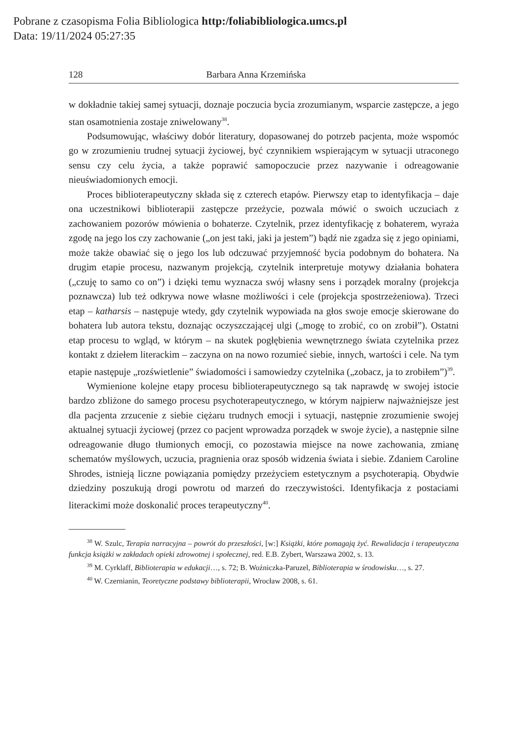Pobrane z czasopisma Folia Bibliologica http:/foliabibliologica.umcs.pl
Data: 19/11/2024 05:27:35
128 Barbara Anna Krzemińska
w dokładnie takiej samej sytuacji, doznaje poczucia bycia zrozumianym, wsparcie zastępcze, a jego stan osamotnienia zostaje zniwelowany<sup>38</sup>.
Podsumowując, właściwy dobór literatury, dopasowanej do potrzeb pacjenta, może wspomóc go w zrozumieniu trudnej sytuacji życiowej, być czynnikiem wspierającym w sytuacji utraconego sensu czy celu życia, a także poprawić samopoczucie przez nazywanie i odreagowanie nieuświadomionych emocji.
Proces biblioterapeutyczny składa się z czterech etapów. Pierwszy etap to identyfikacja – daje ona uczestnikowi biblioterapii zastępcze przeżycie, pozwala mówić o swoich uczuciach z zachowaniem pozorów mówienia o bohaterze. Czytelnik, przez identyfikację z bohaterem, wyraża zgodę na jego los czy zachowanie („on jest taki, jaki ja jestem”) bądź nie zgadza się z jego opiniami, może także obawiać się o jego los lub odczuwać przyjemność bycia podobnym do bohatera. Na drugim etapie procesu, nazwanym projekcją, czytelnik interpretuje motywy działania bohatera („czuję to samo co on”) i dzięki temu wyznacza swój własny sens i porządek moralny (projekcja poznawcza) lub też odkrywa nowe własne możliwości i cele (projekcja spostrzeżeniowa). Trzeci etap – katharsis – następuje wtedy, gdy czytelnik wypowiada na głos swoje emocje skierowane do bohatera lub autora tekstu, doznając oczyszczającej ulgi („mogę to zrobić, co on zrobił”). Ostatni etap procesu to wgląd, w którym – na skutek pogłębienia wewnętrznego świata czytelnika przez kontakt z dziełem literackim – zaczyna on na nowo rozumieć siebie, innych, wartości i cele. Na tym etapie następuje „rozświetlenie” świadomości i samowiedzy czytelnika („zobacz, ja to zrobiłem”)<sup>39</sup>.
Wymienione kolejne etapy procesu biblioterapeutycznego są tak naprawdę w swojej istocie bardzo zbliżone do samego procesu psychoterapeutycznego, w którym najpierw najważniejsze jest dla pacjenta zrzucenie z siebie ciężaru trudnych emocji i sytuacji, następnie zrozumienie swojej aktualnej sytuacji życiowej (przez co pacjent wprowadza porządek w swoje życie), a następnie silne odreagowanie długo tłumionych emocji, co pozostawia miejsce na nowe zachowania, zmianę schematów myślowych, uczucia, pragnienia oraz sposób widzenia świata i siebie. Zdaniem Caroline Shrodes, istnieją liczne powiązania pomiędzy przeżyciem estetycznym a psychoterapią. Obydwie dziedziny poszukują drogi powrotu od marzeń do rzeczywistości. Identyfikacja z postaciami literackimi może doskonalić proces terapeutyczny<sup>40</sup>.
<sup>38</sup> W. Szulc, Terapia narracyjna – powrót do przeszłości, [w:] Książki, które pomagają żyć. Rewalidacja i terapeutyczna funkcja książki w zakładach opieki zdrowotnej i społecznej, red. E.B. Zybert, Warszawa 2002, s. 13.
<sup>39</sup> M. Cyrklaff, Biblioterapia w edukacji…, s. 72; B. Woźniczka-Paruzel, Biblioterapia w środowisku…, s. 27.
<sup>40</sup> W. Czernianin, Teoretyczne podstawy biblioterapii, Wrocław 2008, s. 61.